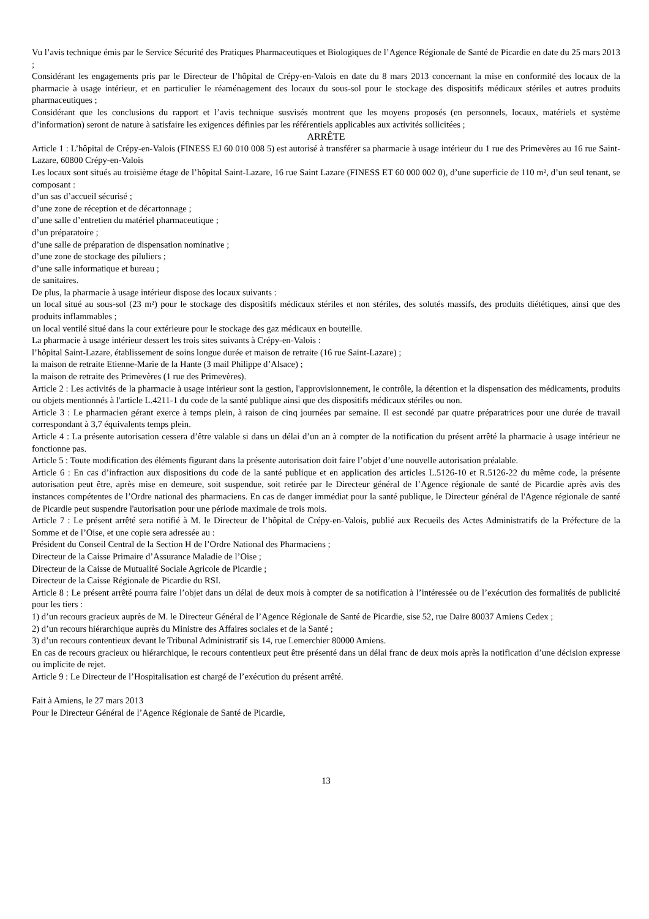Vu l’avis technique émis par le Service Sécurité des Pratiques Pharmaceutiques et Biologiques de l’Agence Régionale de Santé de Picardie en date du 25 mars 2013 ;
Considérant les engagements pris par le Directeur de l’hôpital de Crépy-en-Valois en date du 8 mars 2013 concernant la mise en conformité des locaux de la pharmacie à usage intérieur, et en particulier le réaménagement des locaux du sous-sol pour le stockage des dispositifs médicaux stériles et autres produits pharmaceutiques ;
Considérant que les conclusions du rapport et l’avis technique susvisés montrent que les moyens proposés (en personnels, locaux, matériels et système d’information) seront de nature à satisfaire les exigences définies par les référentiels applicables aux activités sollicitées ;
ARRÊTE
Article 1 : L’hôpital de Crépy-en-Valois (FINESS EJ 60 010 008 5) est autorisé à transférer sa pharmacie à usage intérieur du 1 rue des Primevères au 16 rue Saint-Lazare, 60800 Crépy-en-Valois
Les locaux sont situés au troisième étage de l’hôpital Saint-Lazare, 16 rue Saint Lazare (FINESS ET 60 000 002 0), d’une superficie de 110 m², d’un seul tenant, se composant :
d’un sas d’accueil sécurisé ;
d’une zone de réception et de décartonnage ;
d’une salle d’entretien du matériel pharmaceutique ;
d’un préparatoire ;
d’une salle de préparation de dispensation nominative ;
d’une zone de stockage des piluliers ;
d’une salle informatique et bureau ;
de sanitaires.
De plus, la pharmacie à usage intérieur dispose des locaux suivants :
un local situé au sous-sol (23 m²) pour le stockage des dispositifs médicaux stériles et non stériles, des solutés massifs, des produits diététiques, ainsi que des produits inflammables ;
un local ventilé situé dans la cour extérieure pour le stockage des gaz médicaux en bouteille.
La pharmacie à usage intérieur dessert les trois sites suivants à Crépy-en-Valois :
l’hôpital Saint-Lazare, établissement de soins longue durée et maison de retraite (16 rue Saint-Lazare) ;
la maison de retraite Etienne-Marie de la Hante (3 mail Philippe d’Alsace) ;
la maison de retraite des Primevères (1 rue des Primevères).
Article 2 : Les activités de la pharmacie à usage intérieur sont la gestion, l'approvisionnement, le contrôle, la détention et la dispensation des médicaments, produits ou objets mentionnés à l'article L.4211-1 du code de la santé publique ainsi que des dispositifs médicaux stériles ou non.
Article 3 : Le pharmacien gérant exerce à temps plein, à raison de cinq journées par semaine. Il est secondé par quatre préparatrices pour une durée de travail correspondant à 3,7 équivalents temps plein.
Article 4 : La présente autorisation cessera d’être valable si dans un délai d’un an à compter de la notification du présent arrêté la pharmacie à usage intérieur ne fonctionne pas.
Article 5 : Toute modification des éléments figurant dans la présente autorisation doit faire l’objet d’une nouvelle autorisation préalable.
Article 6 : En cas d’infraction aux dispositions du code de la santé publique et en application des articles L.5126-10 et R.5126-22 du même code, la présente autorisation peut être, après mise en demeure, soit suspendue, soit retirée par le Directeur général de l’Agence régionale de santé de Picardie après avis des instances compétentes de l’Ordre national des pharmaciens. En cas de danger immédiat pour la santé publique, le Directeur général de l'Agence régionale de santé de Picardie peut suspendre l'autorisation pour une période maximale de trois mois.
Article 7 : Le présent arrêté sera notifié à M. le Directeur de l’hôpital de Crépy-en-Valois, publié aux Recueils des Actes Administratifs de la Préfecture de la Somme et de l’Oise, et une copie sera adressée au :
Président du Conseil Central de la Section H de l’Ordre National des Pharmaciens ;
Directeur de la Caisse Primaire d’Assurance Maladie de l’Oise ;
Directeur de la Caisse de Mutualité Sociale Agricole de Picardie ;
Directeur de la Caisse Régionale de Picardie du RSI.
Article 8 : Le présent arrêté pourra faire l’objet dans un délai de deux mois à compter de sa notification à l’intéressée ou de l’exécution des formalités de publicité pour les tiers :
1) d’un recours gracieux auprès de M. le Directeur Général de l’Agence Régionale de Santé de Picardie, sise 52, rue Daire 80037 Amiens Cedex ;
2) d’un recours hiérarchique auprès du Ministre des Affaires sociales et de la Santé ;
3) d’un recours contentieux devant le Tribunal Administratif sis 14, rue Lemerchier 80000 Amiens.
En cas de recours gracieux ou hiérarchique, le recours contentieux peut être présenté dans un délai franc de deux mois après la notification d’une décision expresse ou implicite de rejet.
Article 9 : Le Directeur de l’Hospitalisation est chargé de l’exécution du présent arrêté.
Fait à Amiens, le 27 mars 2013
Pour le Directeur Général de l’Agence Régionale de Santé de Picardie,
13